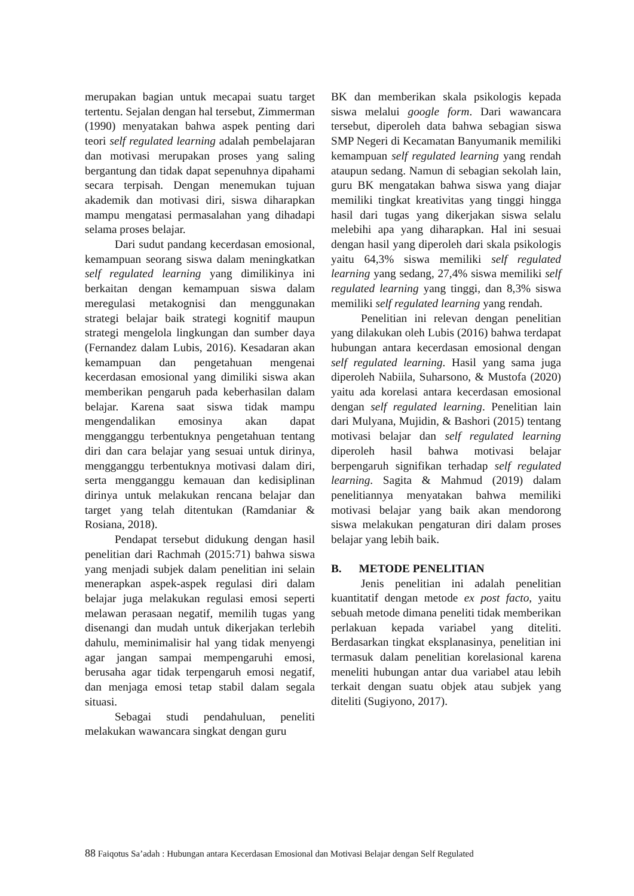merupakan bagian untuk mecapai suatu target tertentu. Sejalan dengan hal tersebut, Zimmerman (1990) menyatakan bahwa aspek penting dari teori self regulated learning adalah pembelajaran dan motivasi merupakan proses yang saling bergantung dan tidak dapat sepenuhnya dipahami secara terpisah. Dengan menemukan tujuan akademik dan motivasi diri, siswa diharapkan mampu mengatasi permasalahan yang dihadapi selama proses belajar.
Dari sudut pandang kecerdasan emosional, kemampuan seorang siswa dalam meningkatkan self regulated learning yang dimilikinya ini berkaitan dengan kemampuan siswa dalam meregulasi metakognisi dan menggunakan strategi belajar baik strategi kognitif maupun strategi mengelola lingkungan dan sumber daya (Fernandez dalam Lubis, 2016). Kesadaran akan kemampuan dan pengetahuan mengenai kecerdasan emosional yang dimiliki siswa akan memberikan pengaruh pada keberhasilan dalam belajar. Karena saat siswa tidak mampu mengendalikan emosinya akan dapat mengganggu terbentuknya pengetahuan tentang diri dan cara belajar yang sesuai untuk dirinya, mengganggu terbentuknya motivasi dalam diri, serta mengganggu kemauan dan kedisiplinan dirinya untuk melakukan rencana belajar dan target yang telah ditentukan (Ramdaniar & Rosiana, 2018).
Pendapat tersebut didukung dengan hasil penelitian dari Rachmah (2015:71) bahwa siswa yang menjadi subjek dalam penelitian ini selain menerapkan aspek-aspek regulasi diri dalam belajar juga melakukan regulasi emosi seperti melawan perasaan negatif, memilih tugas yang disenangi dan mudah untuk dikerjakan terlebih dahulu, meminimalisir hal yang tidak menyengi agar jangan sampai mempengaruhi emosi, berusaha agar tidak terpengaruh emosi negatif, dan menjaga emosi tetap stabil dalam segala situasi.
Sebagai studi pendahuluan, peneliti melakukan wawancara singkat dengan guru
BK dan memberikan skala psikologis kepada siswa melalui google form. Dari wawancara tersebut, diperoleh data bahwa sebagian siswa SMP Negeri di Kecamatan Banyumanik memiliki kemampuan self regulated learning yang rendah ataupun sedang. Namun di sebagian sekolah lain, guru BK mengatakan bahwa siswa yang diajar memiliki tingkat kreativitas yang tinggi hingga hasil dari tugas yang dikerjakan siswa selalu melebihi apa yang diharapkan. Hal ini sesuai dengan hasil yang diperoleh dari skala psikologis yaitu 64,3% siswa memiliki self regulated learning yang sedang, 27,4% siswa memiliki self regulated learning yang tinggi, dan 8,3% siswa memiliki self regulated learning yang rendah.
Penelitian ini relevan dengan penelitian yang dilakukan oleh Lubis (2016) bahwa terdapat hubungan antara kecerdasan emosional dengan self regulated learning. Hasil yang sama juga diperoleh Nabiila, Suharsono, & Mustofa (2020) yaitu ada korelasi antara kecerdasan emosional dengan self regulated learning. Penelitian lain dari Mulyana, Mujidin, & Bashori (2015) tentang motivasi belajar dan self regulated learning diperoleh hasil bahwa motivasi belajar berpengaruh signifikan terhadap self regulated learning. Sagita & Mahmud (2019) dalam penelitiannya menyatakan bahwa memiliki motivasi belajar yang baik akan mendorong siswa melakukan pengaturan diri dalam proses belajar yang lebih baik.
B. METODE PENELITIAN
Jenis penelitian ini adalah penelitian kuantitatif dengan metode ex post facto, yaitu sebuah metode dimana peneliti tidak memberikan perlakuan kepada variabel yang diteliti. Berdasarkan tingkat eksplanasinya, penelitian ini termasuk dalam penelitian korelasional karena meneliti hubungan antar dua variabel atau lebih terkait dengan suatu objek atau subjek yang diteliti (Sugiyono, 2017).
88 Faiqotus Sa’adah : Hubungan antara Kecerdasan Emosional dan Motivasi Belajar dengan Self Regulated